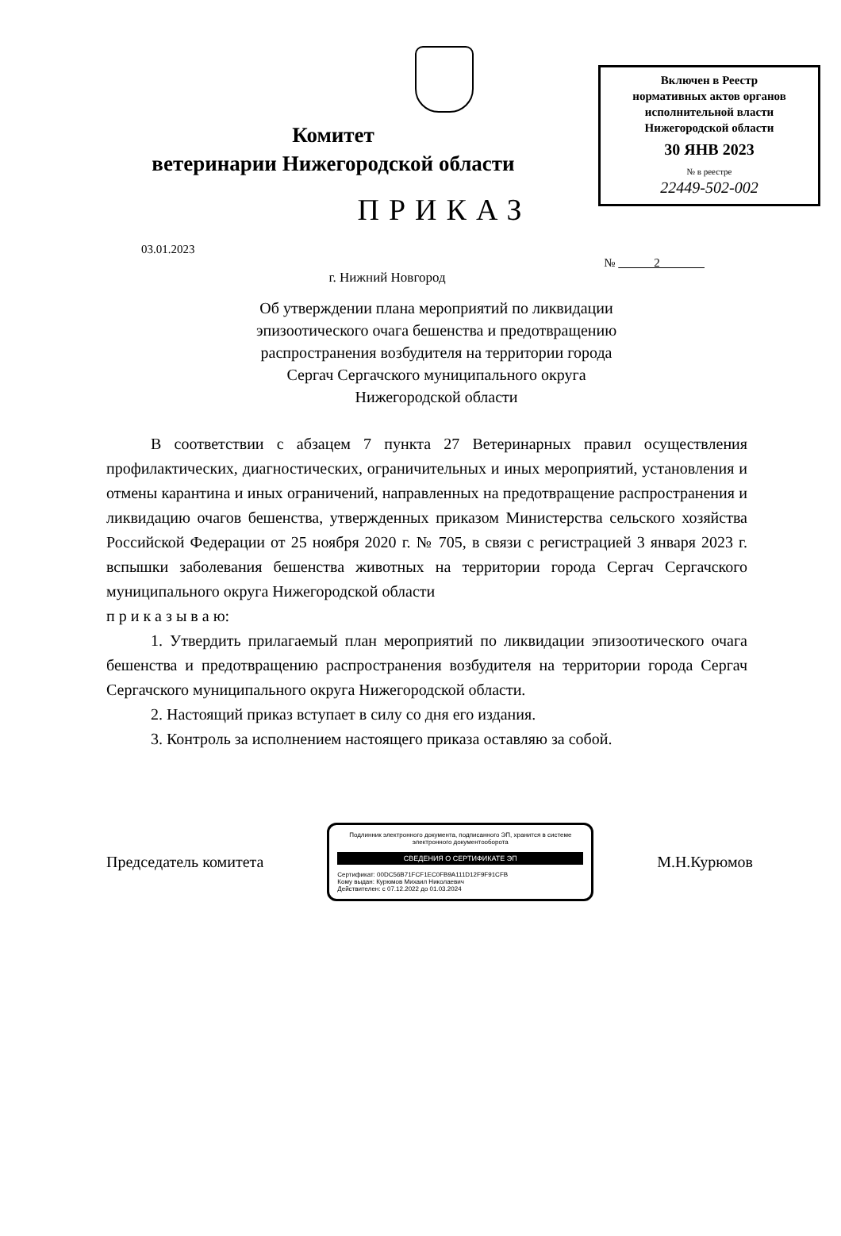Включен в Реестр
нормативных актов органов
исполнительной власти
Нижегородской области
30 ЯНВ 2023
№ в реестре
22449-502-002
Комитет
ветеринарии Нижегородской области
ПРИКАЗ
03.01.2023
№ 2
г. Нижний Новгород
Об утверждении плана мероприятий по ликвидации эпизоотического очага бешенства и предотвращению распространения возбудителя на территории города Сергач Сергачского муниципального округа Нижегородской области
В соответствии с абзацем 7 пункта 27 Ветеринарных правил осуществления профилактических, диагностических, ограничительных и иных мероприятий, установления и отмены карантина и иных ограничений, направленных на предотвращение распространения и ликвидацию очагов бешенства, утвержденных приказом Министерства сельского хозяйства Российской Федерации от 25 ноября 2020 г. № 705, в связи с регистрацией 3 января 2023 г. вспышки заболевания бешенства животных на территории города Сергач Сергачского муниципального округа Нижегородской области
п р и к а з ы в а ю:
1. Утвердить прилагаемый план мероприятий по ликвидации эпизоотического очага бешенства и предотвращению распространения возбудителя на территории города Сергач Сергачского муниципального округа Нижегородской области.
2. Настоящий приказ вступает в силу со дня его издания.
3. Контроль за исполнением настоящего приказа оставляю за собой.
Председатель комитета
Подлинник электронного документа, подписанного ЭП, хранится в системе электронного документооборота
СВЕДЕНИЯ О СЕРТИФИКАТЕ ЭП
Сертификат: 00DC56B71FCF1EC0FB9A111D12F9F91CFB
Кому выдан: Курюмов Михаил Николаевич
Действителен: с 07.12.2022 до 01.03.2024
М.Н.Курюмов